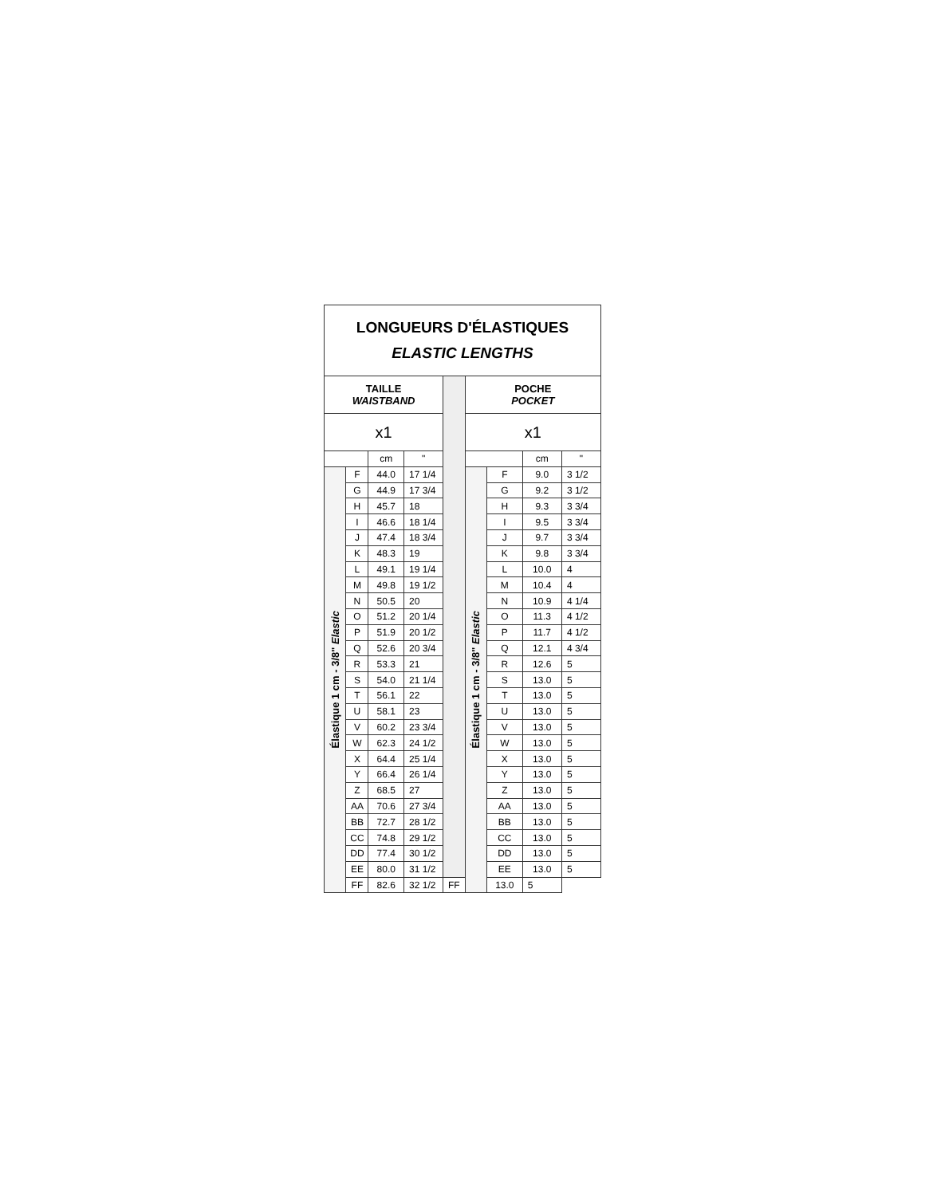| LONGUEURS D'ÉLASTIQUES ELASTIC LENGTHS | | | | | | | | |
| TAILLE WAISTBAND | | | | | POCHE POCKET | | | |
| x1 | | | | | x1 | | | |
| | | cm | " | | | | cm | " |
| Élastique 1 cm - 3/8" Elastic | F | 44.0 | 17 1/4 | | Élastique 1 cm - 3/8" Elastic | F | 9.0 | 3 1/2 |
| | G | 44.9 | 17 3/4 | | | G | 9.2 | 3 1/2 |
| | H | 45.7 | 18 | | | H | 9.3 | 3 3/4 |
| | I | 46.6 | 18 1/4 | | | I | 9.5 | 3 3/4 |
| | J | 47.4 | 18 3/4 | | | J | 9.7 | 3 3/4 |
| | K | 48.3 | 19 | | | K | 9.8 | 3 3/4 |
| | L | 49.1 | 19 1/4 | | | L | 10.0 | 4 |
| | M | 49.8 | 19 1/2 | | | M | 10.4 | 4 |
| | N | 50.5 | 20 | | | N | 10.9 | 4 1/4 |
| | O | 51.2 | 20 1/4 | | | O | 11.3 | 4 1/2 |
| | P | 51.9 | 20 1/2 | | | P | 11.7 | 4 1/2 |
| | Q | 52.6 | 20 3/4 | | | Q | 12.1 | 4 3/4 |
| | R | 53.3 | 21 | | | R | 12.6 | 5 |
| | S | 54.0 | 21 1/4 | | | S | 13.0 | 5 |
| | T | 56.1 | 22 | | | T | 13.0 | 5 |
| | U | 58.1 | 23 | | | U | 13.0 | 5 |
| | V | 60.2 | 23 3/4 | | | V | 13.0 | 5 |
| | W | 62.3 | 24 1/2 | | | W | 13.0 | 5 |
| | X | 64.4 | 25 1/4 | | | X | 13.0 | 5 |
| | Y | 66.4 | 26 1/4 | | | Y | 13.0 | 5 |
| | Z | 68.5 | 27 | | | Z | 13.0 | 5 |
| | AA | 70.6 | 27 3/4 | | | AA | 13.0 | 5 |
| | BB | 72.7 | 28 1/2 | | | BB | 13.0 | 5 |
| | CC | 74.8 | 29 1/2 | | | CC | 13.0 | 5 |
| | DD | 77.4 | 30 1/2 | | | DD | 13.0 | 5 |
| | EE | 80.0 | 31 1/2 | | | EE | 13.0 | 5 |
| | FF | 82.6 | 32 1/2 | FF | | 13.0 | 5 | |